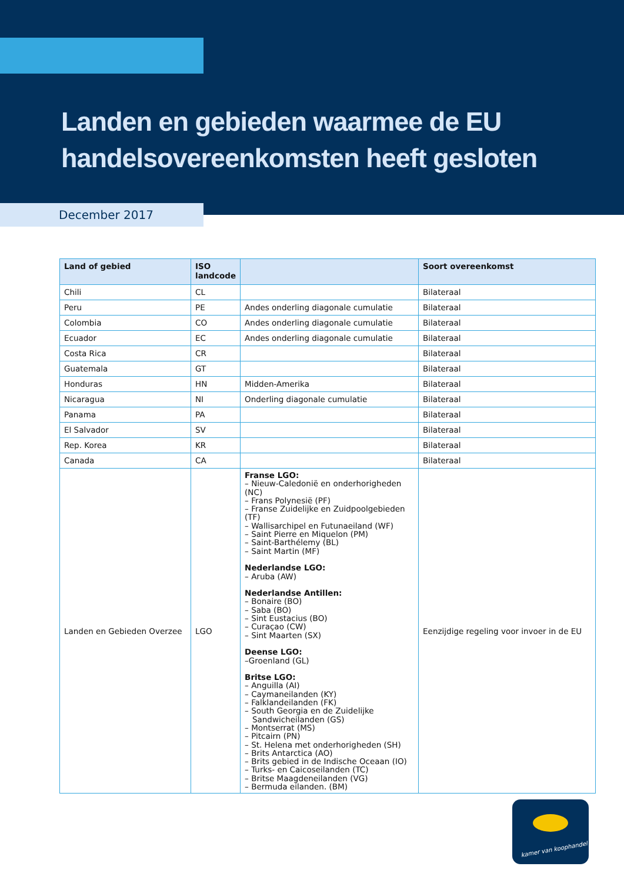Landen en gebieden waarmee de EU
handelsovereenkomsten heeft gesloten
December 2017
| Land of gebied | ISO landcode | | Soort overeenkomst |
| --- | --- | --- | --- |
| Chili | CL | | Bilateraal |
| Peru | PE | Andes onderling diagonale cumulatie | Bilateraal |
| Colombia | CO | Andes onderling diagonale cumulatie | Bilateraal |
| Ecuador | EC | Andes onderling diagonale cumulatie | Bilateraal |
| Costa Rica | CR | | Bilateraal |
| Guatemala | GT | | Bilateraal |
| Honduras | HN | Midden-Amerika | Bilateraal |
| Nicaragua | NI | Onderling diagonale cumulatie | Bilateraal |
| Panama | PA | | Bilateraal |
| El Salvador | SV | | Bilateraal |
| Rep. Korea | KR | | Bilateraal |
| Canada | CA | | Bilateraal |
| Landen en Gebieden Overzee | LGO | Franse LGO: – Nieuw-Caledonië en onderhorigheden (NC) – Frans Polynesië (PF) – Franse Zuidelijke en Zuidpoolgebieden (TF) – Wallisarchipel en Futunaeiland (WF) – Saint Pierre en Miquelon (PM) – Saint-Barthélemy (BL) – Saint Martin (MF) Nederlandse LGO: – Aruba (AW) Nederlandse Antillen: – Bonaire (BO) – Saba (BO) – Sint Eustacius (BO) – Curaçao (CW) – Sint Maarten (SX) Deense LGO: –Groenland (GL) Britse LGO: – Anguilla (AI) – Caymaneilanden (KY) – Falklandeilanden (FK) – South Georgia en de Zuidelijke Sandwicheilanden (GS) – Montserrat (MS) – Pitcairn (PN) – St. Helena met onderhorigheden (SH) – Brits Antarctica (AO) – Brits gebied in de Indische Oceaan (IO) – Turks- en Caicoseilanden (TC) – Britse Maagdeneilanden (VG) – Bermuda eilanden. (BM) | Eenzijdige regeling voor invoer in de EU |
kamer van koophandel